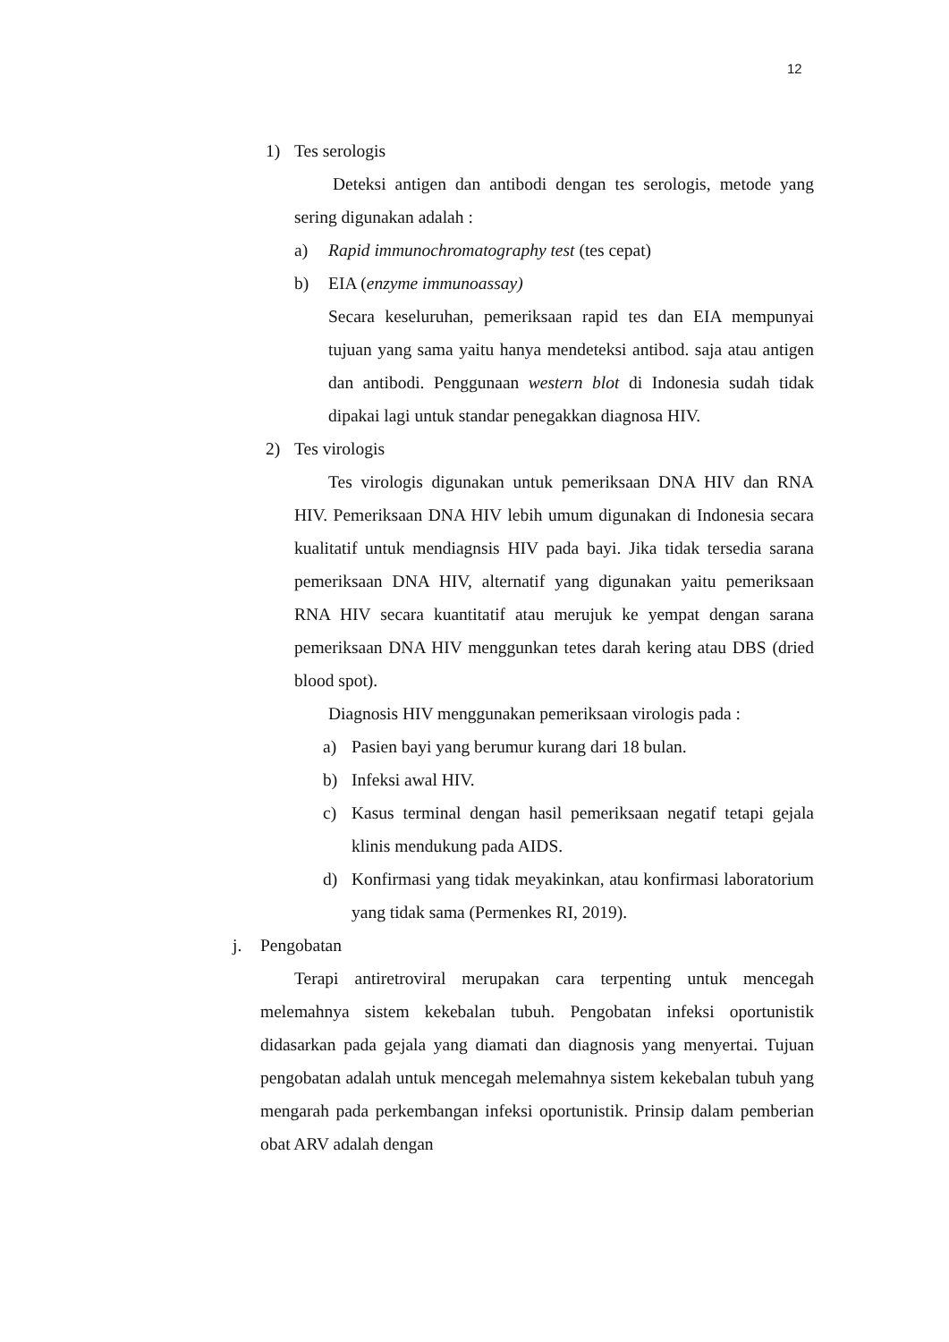12
1) Tes serologis
Deteksi antigen dan antibodi dengan tes serologis, metode yang sering digunakan adalah :
a) Rapid immunochromatography test (tes cepat)
b) EIA (enzyme immunoassay)
Secara keseluruhan, pemeriksaan rapid tes dan EIA mempunyai tujuan yang sama yaitu hanya mendeteksi antibod. saja atau antigen dan antibodi. Penggunaan western blot di Indonesia sudah tidak dipakai lagi untuk standar penegakkan diagnosa HIV.
2) Tes virologis
Tes virologis digunakan untuk pemeriksaan DNA HIV dan RNA HIV. Pemeriksaan DNA HIV lebih umum digunakan di Indonesia secara kualitatif untuk mendiagnsis HIV pada bayi. Jika tidak tersedia sarana pemeriksaan DNA HIV, alternatif yang digunakan yaitu pemeriksaan RNA HIV secara kuantitatif atau merujuk ke yempat dengan sarana pemeriksaan DNA HIV menggunkan tetes darah kering atau DBS (dried blood spot).
Diagnosis HIV menggunakan pemeriksaan virologis pada :
a) Pasien bayi yang berumur kurang dari 18 bulan.
b) Infeksi awal HIV.
c) Kasus terminal dengan hasil pemeriksaan negatif tetapi gejala klinis mendukung pada AIDS.
d) Konfirmasi yang tidak meyakinkan, atau konfirmasi laboratorium yang tidak sama (Permenkes RI, 2019).
j. Pengobatan
Terapi antiretroviral merupakan cara terpenting untuk mencegah melemahnya sistem kekebalan tubuh. Pengobatan infeksi oportunistik didasarkan pada gejala yang diamati dan diagnosis yang menyertai. Tujuan pengobatan adalah untuk mencegah melemahnya sistem kekebalan tubuh yang mengarah pada perkembangan infeksi oportunistik. Prinsip dalam pemberian obat ARV adalah dengan